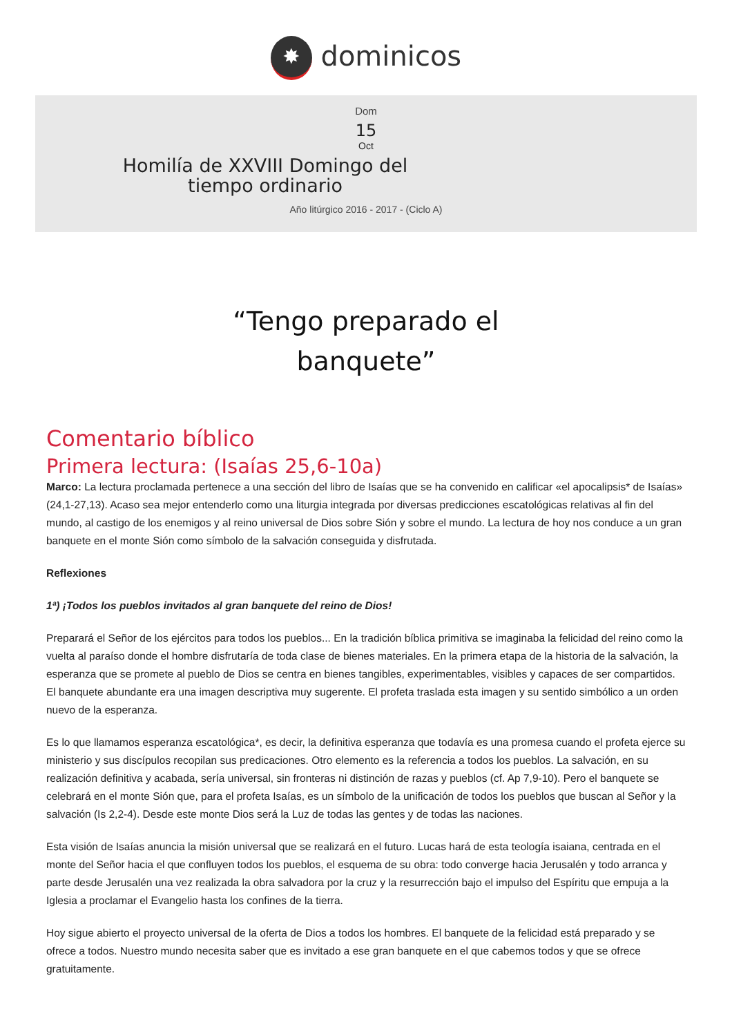✸ dominicos
Dom
15
Oct
Homilía de XXVIII Domingo del tiempo ordinario
Año litúrgico 2016 - 2017 - (Ciclo A)
“Tengo preparado el
banquete”
Comentario bíblico
Primera lectura: (Isaías 25,6-10a)
Marco: La lectura proclamada pertenece a una sección del libro de Isaías que se ha convenido en calificar «el apocalipsis* de Isaías» (24,1-27,13). Acaso sea mejor entenderlo como una liturgia integrada por diversas predicciones escatológicas relativas al fin del mundo, al castigo de los enemigos y al reino universal de Dios sobre Sión y sobre el mundo. La lectura de hoy nos conduce a un gran banquete en el monte Sión como símbolo de la salvación conseguida y disfrutada.
Reflexiones
1ª) ¡Todos los pueblos invitados al gran banquete del reino de Dios!
Preparará el Señor de los ejércitos para todos los pueblos... En la tradición bíblica primitiva se imaginaba la felicidad del reino como la vuelta al paraíso donde el hombre disfrutaría de toda clase de bienes materiales. En la primera etapa de la historia de la salvación, la esperanza que se promete al pueblo de Dios se centra en bienes tangibles, experimentables, visibles y capaces de ser compartidos. El banquete abundante era una imagen descriptiva muy sugerente. El profeta traslada esta imagen y su sentido simbólico a un orden nuevo de la esperanza.
Es lo que llamamos esperanza escatológica*, es decir, la definitiva esperanza que todavía es una promesa cuando el profeta ejerce su ministerio y sus discípulos recopilan sus predicaciones. Otro elemento es la referencia a todos los pueblos. La salvación, en su realización definitiva y acabada, sería universal, sin fronteras ni distinción de razas y pueblos (cf. Ap 7,9-10). Pero el banquete se celebrará en el monte Sión que, para el profeta Isaías, es un símbolo de la unificación de todos los pueblos que buscan al Señor y la salvación (Is 2,2-4). Desde este monte Dios será la Luz de todas las gentes y de todas las naciones.
Esta visión de Isaías anuncia la misión universal que se realizará en el futuro. Lucas hará de esta teología isaiana, centrada en el monte del Señor hacia el que confluyen todos los pueblos, el esquema de su obra: todo converge hacia Jerusalén y todo arranca y parte desde Jerusalén una vez realizada la obra salvadora por la cruz y la resurrección bajo el impulso del Espíritu que empuja a la Iglesia a proclamar el Evangelio hasta los confines de la tierra.
Hoy sigue abierto el proyecto universal de la oferta de Dios a todos los hombres. El banquete de la felicidad está preparado y se ofrece a todos. Nuestro mundo necesita saber que es invitado a ese gran banquete en el que cabemos todos y que se ofrece gratuitamente.